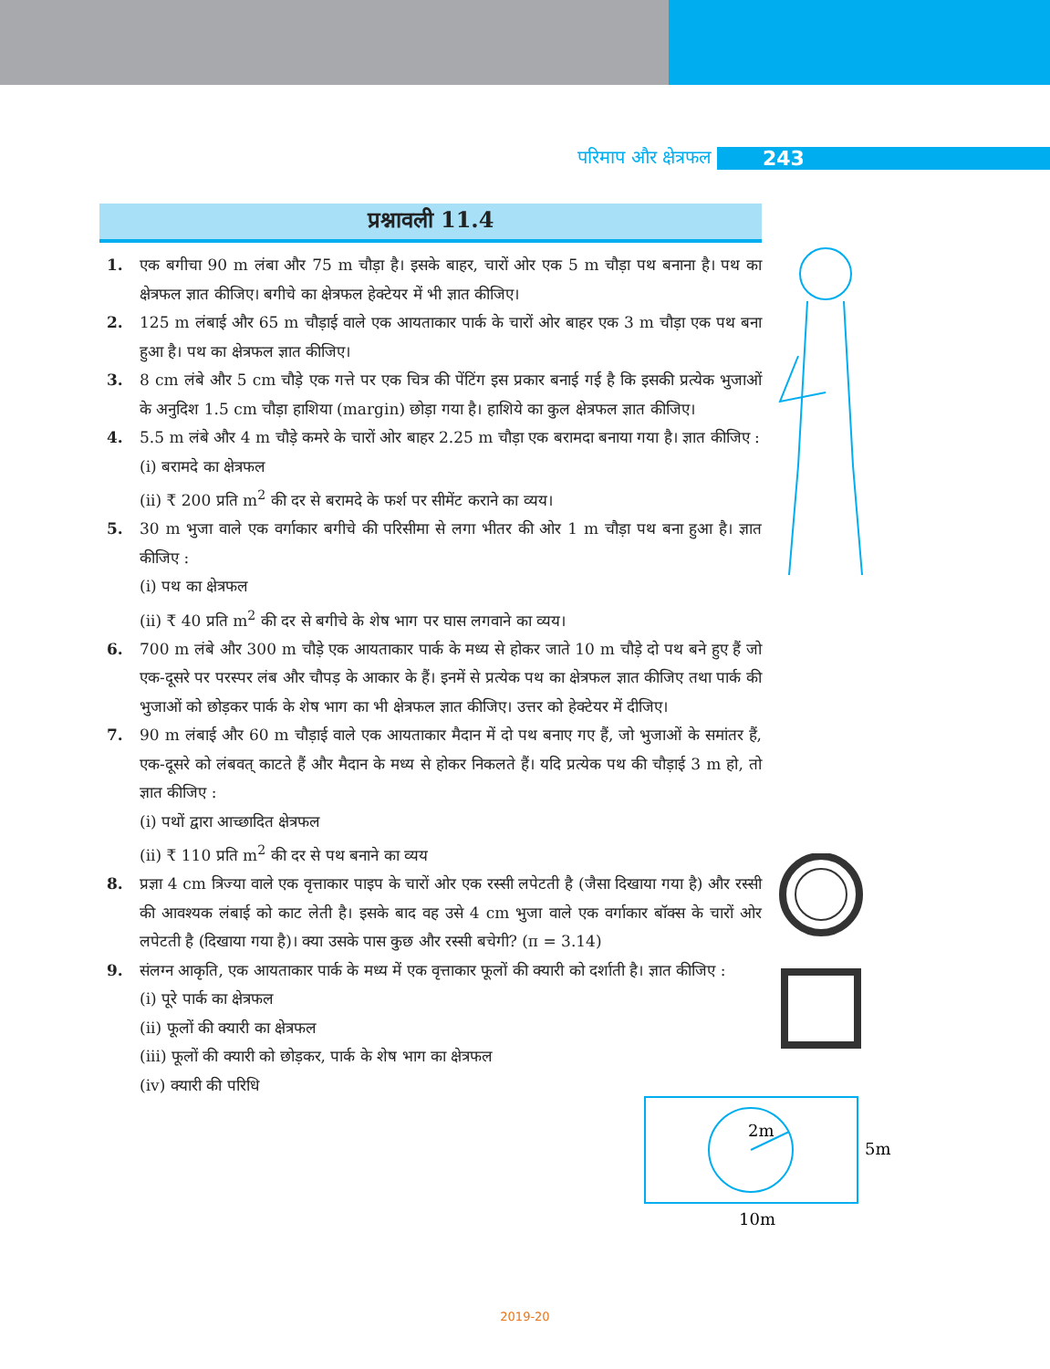परिमाप और क्षेत्रफल 243
प्रश्नावली 11.4
1. एक बगीचा 90 m लंबा और 75 m चौड़ा है। इसके बाहर, चारों ओर एक 5 m चौड़ा पथ बनाना है। पथ का क्षेत्रफल ज्ञात कीजिए। बगीचे का क्षेत्रफल हेक्टेयर में भी ज्ञात कीजिए।
2. 125 m लंबाई और 65 m चौड़ाई वाले एक आयताकार पार्क के चारों ओर बाहर एक 3 m चौड़ा एक पथ बना हुआ है। पथ का क्षेत्रफल ज्ञात कीजिए।
3. 8 cm लंबे और 5 cm चौड़े एक गत्ते पर एक चित्र की पेंटिंग इस प्रकार बनाई गई है कि इसकी प्रत्येक भुजाओं के अनुदिश 1.5 cm चौड़ा हाशिया (margin) छोड़ा गया है। हाशिये का कुल क्षेत्रफल ज्ञात कीजिए।
4. 5.5 m लंबे और 4 m चौड़े कमरे के चारों ओर बाहर 2.25 m चौड़ा एक बरामदा बनाया गया है। ज्ञात कीजिए :
(i) बरामदे का क्षेत्रफल
(ii) ₹ 200 प्रति m<sup>2</sup> की दर से बरामदे के फर्श पर सीमेंट कराने का व्यय।
5. 30 m भुजा वाले एक वर्गाकार बगीचे की परिसीमा से लगा भीतर की ओर 1 m चौड़ा पथ बना हुआ है। ज्ञात कीजिए :
(i) पथ का क्षेत्रफल
(ii) ₹ 40 प्रति m<sup>2</sup> की दर से बगीचे के शेष भाग पर घास लगवाने का व्यय।
6. 700 m लंबे और 300 m चौड़े एक आयताकार पार्क के मध्य से होकर जाते 10 m चौड़े दो पथ बने हुए हैं जो एक-दूसरे पर परस्पर लंब और चौपड़ के आकार के हैं। इनमें से प्रत्येक पथ का क्षेत्रफल ज्ञात कीजिए तथा पार्क की भुजाओं को छोड़कर पार्क के शेष भाग का भी क्षेत्रफल ज्ञात कीजिए। उत्तर को हेक्टेयर में दीजिए।
7. 90 m लंबाई और 60 m चौड़ाई वाले एक आयताकार मैदान में दो पथ बनाए गए हैं, जो भुजाओं के समांतर हैं, एक-दूसरे को लंबवत् काटते हैं और मैदान के मध्य से होकर निकलते हैं। यदि प्रत्येक पथ की चौड़ाई 3 m हो, तो ज्ञात कीजिए :
(i) पथों द्वारा आच्छादित क्षेत्रफल
(ii) ₹ 110 प्रति m<sup>2</sup> की दर से पथ बनाने का व्यय
8. प्रज्ञा 4 cm त्रिज्या वाले एक वृत्ताकार पाइप के चारों ओर एक रस्सी लपेटती है (जैसा दिखाया गया है) और रस्सी की आवश्यक लंबाई को काट लेती है। इसके बाद वह उसे 4 cm भुजा वाले एक वर्गाकार बॉक्स के चारों ओर लपेटती है (दिखाया गया है)। क्या उसके पास कुछ और रस्सी बचेगी? (π = 3.14)
9. संलग्न आकृति, एक आयताकार पार्क के मध्य में एक वृत्ताकार फूलों की क्यारी को दर्शाती है। ज्ञात कीजिए :
(i) पूरे पार्क का क्षेत्रफल
(ii) फूलों की क्यारी का क्षेत्रफल
(iii) फूलों की क्यारी को छोड़कर, पार्क के शेष भाग का क्षेत्रफल
(iv) क्यारी की परिधि
2m
5m
10m
2019-20